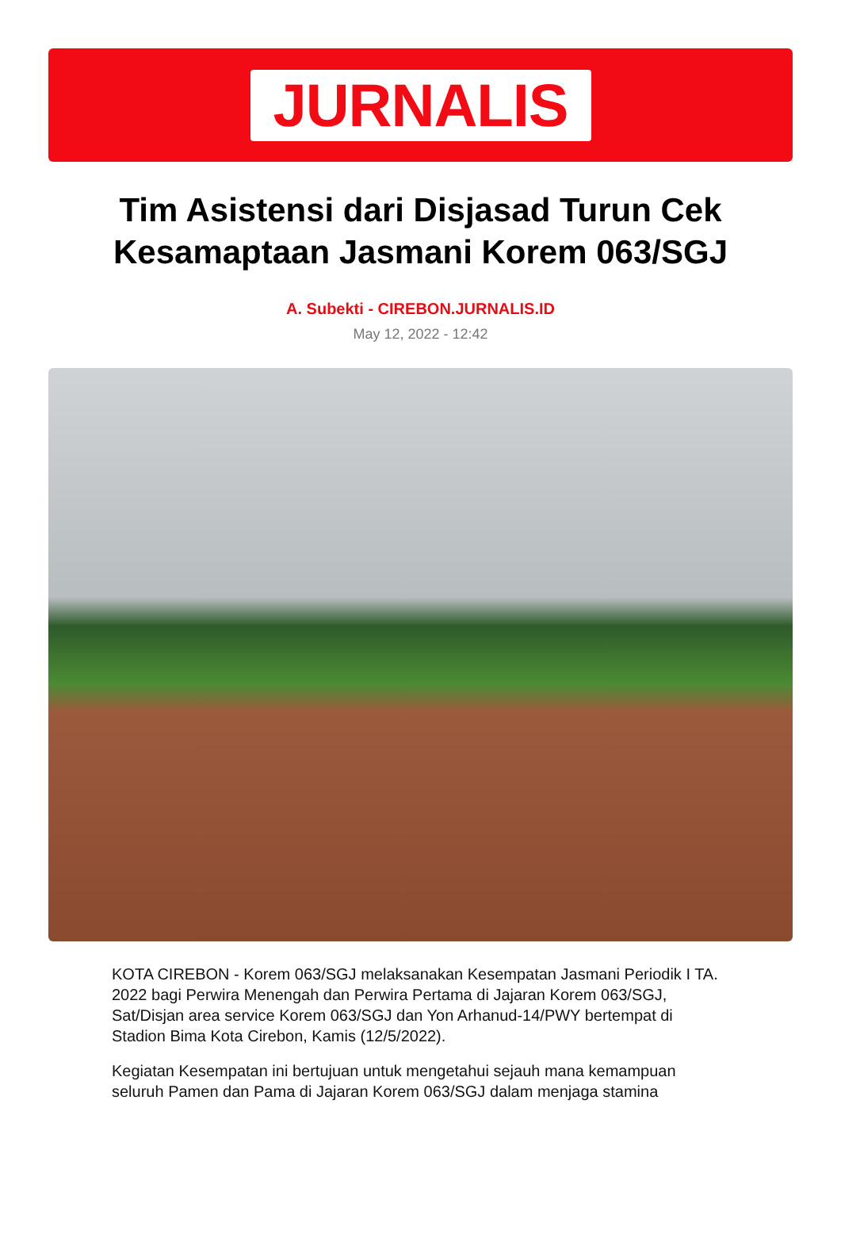JURNALIS
Tim Asistensi dari Disjasad Turun Cek Kesamaptaan Jasmani Korem 063/SGJ
A. Subekti - CIREBON.JURNALIS.ID
May 12, 2022 - 12:42
KOTA CIREBON - Korem 063/SGJ melaksanakan Kesempatan Jasmani Periodik I TA. 2022 bagi Perwira Menengah dan Perwira Pertama di Jajaran Korem 063/SGJ, Sat/Disjan area service Korem 063/SGJ dan Yon Arhanud-14/PWY bertempat di Stadion Bima Kota Cirebon, Kamis (12/5/2022).
Kegiatan Kesempatan ini bertujuan untuk mengetahui sejauh mana kemampuan seluruh Pamen dan Pama di Jajaran Korem 063/SGJ dalam menjaga stamina